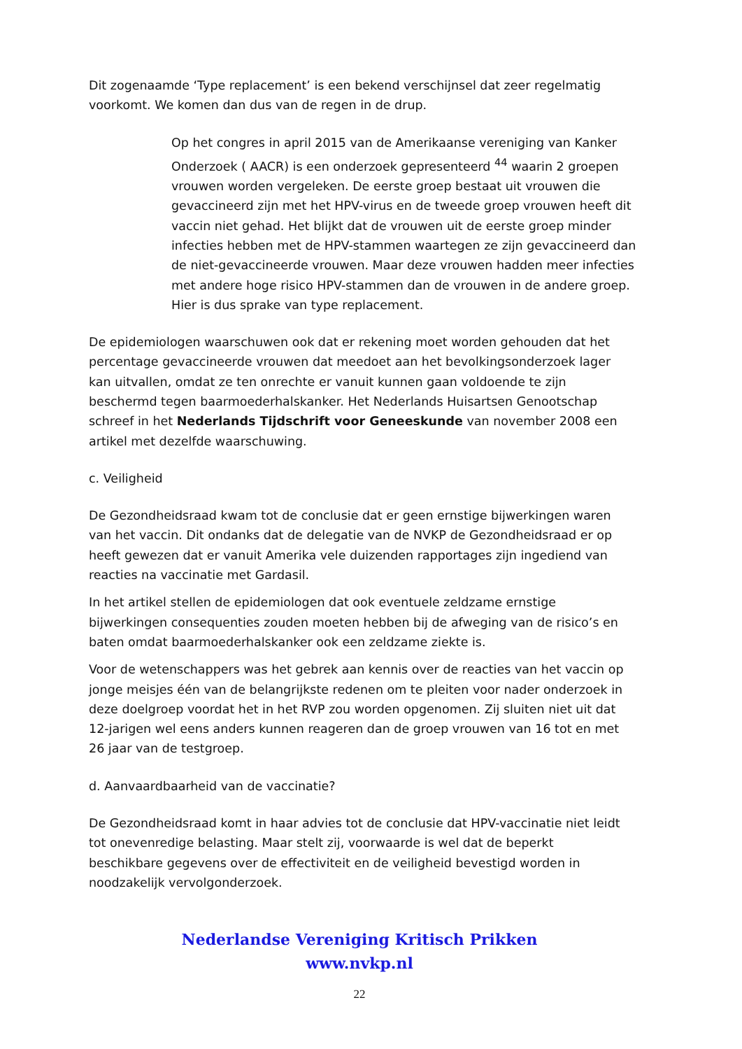Dit zogenaamde ‘Type replacement’ is een bekend verschijnsel dat zeer regelmatig voorkomt. We komen dan dus van de regen in de drup.
Op het congres in april 2015 van de Amerikaanse vereniging van Kanker Onderzoek ( AACR) is een onderzoek gepresenteerd <sup>44</sup> waarin 2 groepen vrouwen worden vergeleken. De eerste groep bestaat uit vrouwen die gevaccineerd zijn met het HPV-virus en de tweede groep vrouwen heeft dit vaccin niet gehad. Het blijkt dat de vrouwen uit de eerste groep minder infecties hebben met de HPV-stammen waartegen ze zijn gevaccineerd dan de niet-gevaccineerde vrouwen. Maar deze vrouwen hadden meer infecties met andere hoge risico HPV-stammen dan de vrouwen in de andere groep. Hier is dus sprake van type replacement.
De epidemiologen waarschuwen ook dat er rekening moet worden gehouden dat het percentage gevaccineerde vrouwen dat meedoet aan het bevolkingsonderzoek lager kan uitvallen, omdat ze ten onrechte er vanuit kunnen gaan voldoende te zijn beschermd tegen baarmoederhalskanker. Het Nederlands Huisartsen Genootschap schreef in het Nederlands Tijdschrift voor Geneeskunde van november 2008 een artikel met dezelfde waarschuwing.
c. Veiligheid
De Gezondheidsraad kwam tot de conclusie dat er geen ernstige bijwerkingen waren van het vaccin. Dit ondanks dat de delegatie van de NVKP de Gezondheidsraad er op heeft gewezen dat er vanuit Amerika vele duizenden rapportages zijn ingediend van reacties na vaccinatie met Gardasil.
In het artikel stellen de epidemiologen dat ook eventuele zeldzame ernstige bijwerkingen consequenties zouden moeten hebben bij de afweging van de risico’s en baten omdat baarmoederhalskanker ook een zeldzame ziekte is.
Voor de wetenschappers was het gebrek aan kennis over de reacties van het vaccin op jonge meisjes één van de belangrijkste redenen om te pleiten voor nader onderzoek in deze doelgroep voordat het in het RVP zou worden opgenomen. Zij sluiten niet uit dat 12-jarigen wel eens anders kunnen reageren dan de groep vrouwen van 16 tot en met 26 jaar van de testgroep.
d. Aanvaardbaarheid van de vaccinatie?
De Gezondheidsraad komt in haar advies tot de conclusie dat HPV-vaccinatie niet leidt tot onevenredige belasting. Maar stelt zij, voorwaarde is wel dat de beperkt beschikbare gegevens over de effectiviteit en de veiligheid bevestigd worden in noodzakelijk vervolgonderzoek.
Nederlandse Vereniging Kritisch Prikken
www.nvkp.nl
22